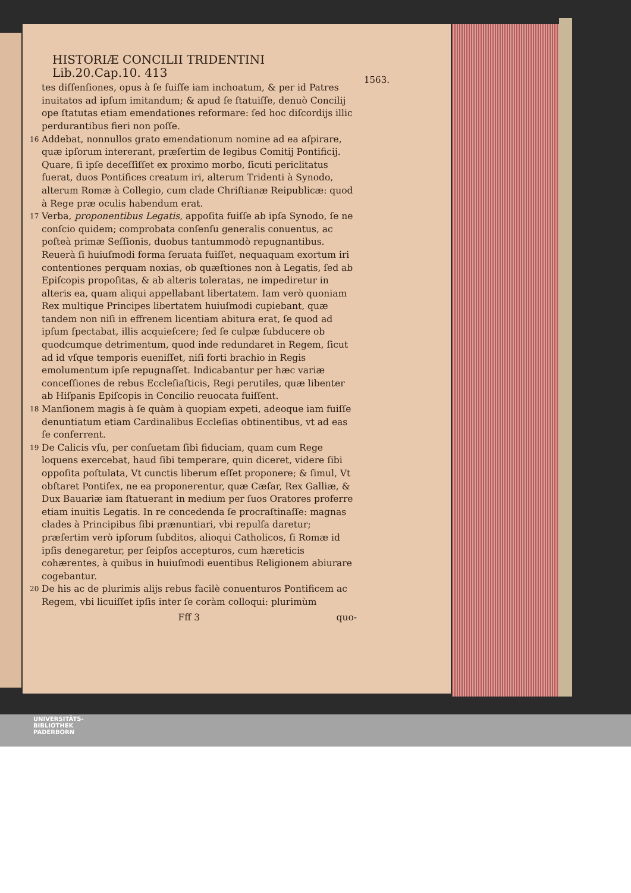1563.
HISTORIÆ CONCILII TRIDENTINI Lib.20.Cap.10. 413
tes diſſenſiones, opus à ſe fuiſſe iam inchoatum, & per id Patres inuitatos ad ipſum imitandum; & apud ſe ſtatuiſſe, denuò Concilij ope ſtatutas etiam emendationes reformare: ſed hoc diſcordijs illic perdurantibus fieri non poſſe.
16 Addebat, nonnullos grato emendationum nomine ad ea aſpirare, quæ ipſorum intererant, præſertim de legibus Comitij Pontificij. Quare, ſi ipſe deceſſiſſet ex proximo morbo, ſicuti periclitatus fuerat, duos Pontifices creatum iri, alterum Tridenti à Synodo, alterum Romæ à Collegio, cum clade Chriſtianæ Reipublicæ: quod à Rege præ oculis habendum erat.
17 Verba, proponentibus Legatis, appoſita fuiſſe ab ipſa Synodo, ſe ne conſcio quidem; comprobata conſenſu generalis conuentus, ac poſteà primæ Seſſionis, duobus tantummodò repugnantibus. Reuerà ſi huiuſmodi forma ſeruata fuiſſet, nequaquam exortum iri contentiones perquam noxias, ob quæſtiones non à Legatis, ſed ab Epiſcopis propoſitas, & ab alteris toleratas, ne impediretur in alteris ea, quam aliqui appellabant libertatem. Iam verò quoniam Rex multique Principes libertatem huiuſmodi cupiebant, quæ tandem non niſi in effrenem licentiam abitura erat, ſe quod ad ipſum ſpectabat, illis acquieſcere; ſed ſe culpæ ſubducere ob quodcumque detrimentum, quod inde redundaret in Regem, ſicut ad id vſque temporis eueniſſet, niſi forti brachio in Regis emolumentum ipſe repugnaſſet. Indicabantur per hæc variæ conceſſiones de rebus Eccleſiaſticis, Regi perutiles, quæ libenter ab Hiſpanis Epiſcopis in Concilio reuocata fuiſſent.
18 Manſionem magis à ſe quàm à quopiam expeti, adeoque iam fuiſſe denuntiatum etiam Cardinalibus Eccleſias obtinentibus, vt ad eas ſe conferrent.
19 De Calicis vſu, per conſuetam ſibi fiduciam, quam cum Rege loquens exercebat, haud ſibi temperare, quin diceret, videre ſibi oppoſita poſtulata, Vt cunctis liberum eſſet proponere; & ſimul, Vt obſtaret Pontifex, ne ea proponerentur, quæ Cæſar, Rex Galliæ, & Dux Bauariæ iam ſtatuerant in medium per ſuos Oratores proferre etiam inuitis Legatis. In re concedenda ſe procraſtinaſſe: magnas clades à Principibus ſibi prænuntiari, vbi repulſa daretur; præſertim verò ipſorum ſubditos, alioqui Catholicos, ſi Romæ id ipſis denegaretur, per ſeipſos accepturos, cum hæreticis cohærentes, à quibus in huiuſmodi euentibus Religionem abiurare cogebantur.
20 De his ac de plurimis alijs rebus facilè conuenturos Pontificem ac Regem, vbi licuiſſet ipſis inter ſe coràm colloqui: plurimùm
Fff 3 quo-
UNIVERSITÄTS-
BIBLIOTHEK
PADERBORN